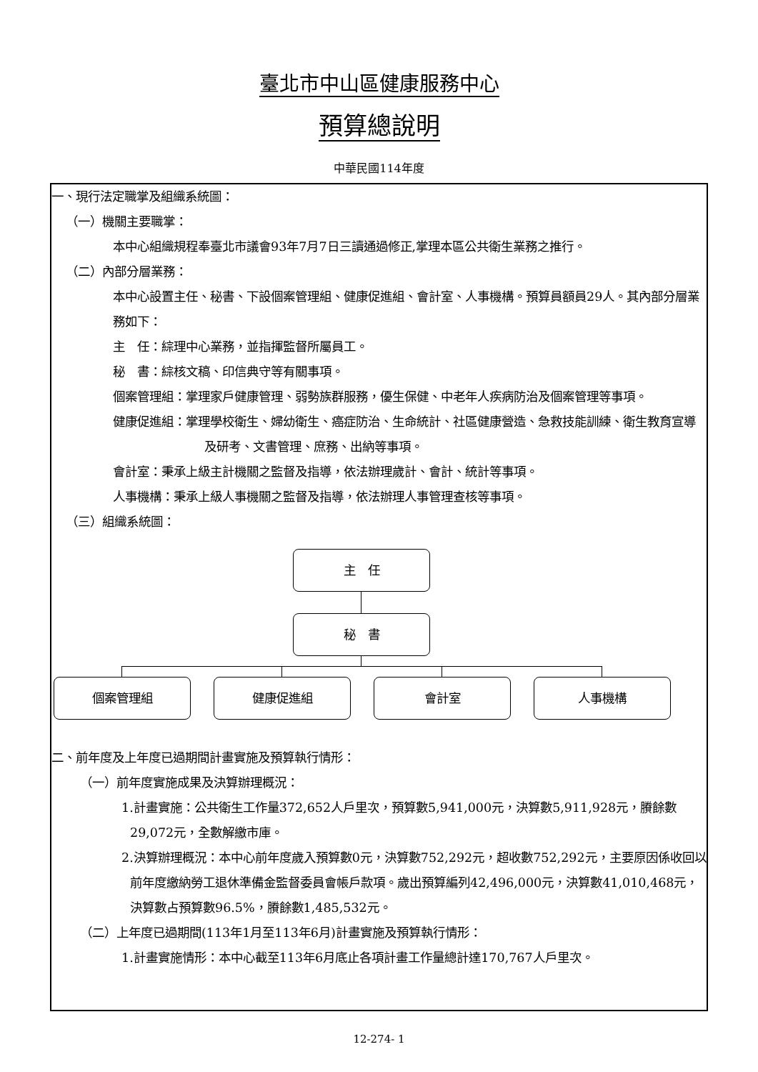臺北市中山區健康服務中心
預算總說明
中華民國114年度
一、現行法定職掌及組織系統圖：
（一）機關主要職掌：
本中心組織規程奉臺北市議會93年7月7日三讀通過修正,掌理本區公共衛生業務之推行。
（二）內部分層業務：
本中心設置主任、秘書、下設個案管理組、健康促進組、會計室、人事機構。預算員額員29人。其內部分層業務如下：
主　任：綜理中心業務，並指揮監督所屬員工。
秘　書：綜核文稿、印信典守等有關事項。
個案管理組：掌理家戶健康管理、弱勢族群服務，優生保健、中老年人疾病防治及個案管理等事項。
健康促進組：掌理學校衛生、婦幼衛生、癌症防治、生命統計、社區健康營造、急救技能訓練、衛生教育宣導及研考、文書管理、庶務、出納等事項。
會計室：秉承上級主計機關之監督及指導，依法辦理歲計、會計、統計等事項。
人事機構：秉承上級人事機關之監督及指導，依法辦理人事管理查核等事項。
（三）組織系統圖：
主　任
秘　書
個案管理組 健康促進組 會計室 人事機構
二、前年度及上年度已過期間計畫實施及預算執行情形：
（一）前年度實施成果及決算辦理概況：
1.計畫實施：公共衛生工作量372,652人戶里次，預算數5,941,000元，決算數5,911,928元，賸餘數29,072元，全數解繳市庫。
2.決算辦理概況：本中心前年度歲入預算數0元，決算數752,292元，超收數752,292元，主要原因係收回以前年度繳納勞工退休準備金監督委員會帳戶款項。歲出預算編列42,496,000元，決算數41,010,468元，決算數占預算數96.5%，賸餘數1,485,532元。
（二）上年度已過期間(113年1月至113年6月)計畫實施及預算執行情形：
1.計畫實施情形：本中心截至113年6月底止各項計畫工作量總計達170,767人戶里次。
12-274- 1